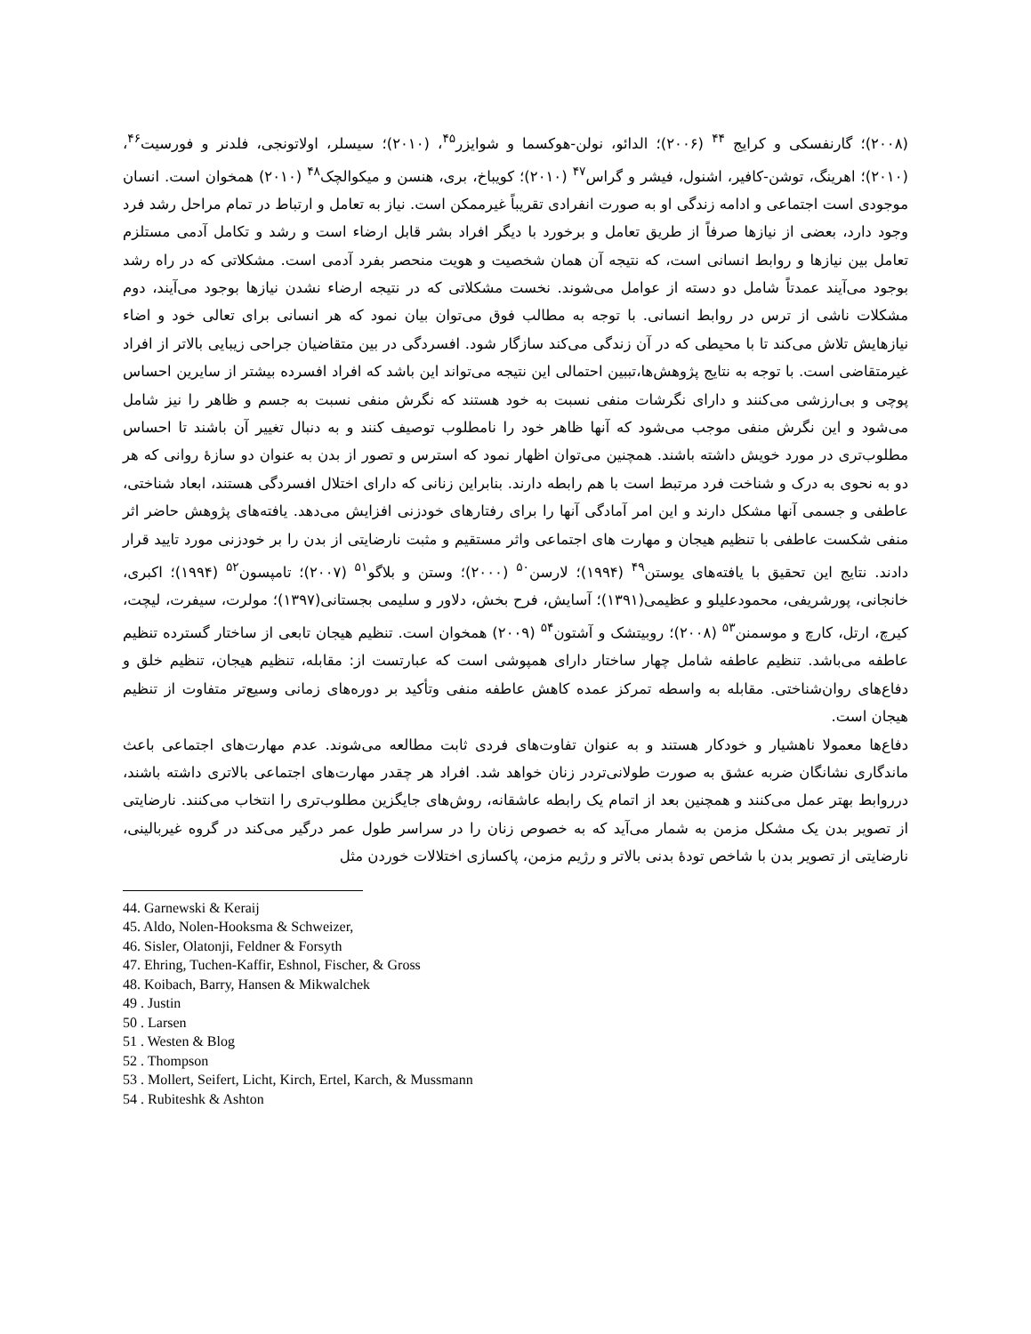(۲۰۰۸)؛ گارنفسکی و کرایج <sup>۴۴</sup> (۲۰۰۶)؛ الدائو، نولن-هوکسما و شوایزر<sup>۴۵</sup>، (۲۰۱۰)؛ سیسلر، اولاتونجی، فلدنر و فورسیت<sup>۴۶</sup>، (۲۰۱۰)؛ اهرینگ، توشن-کافیر، اشنول، فیشر و گراس<sup>۴۷</sup> (۲۰۱۰)؛ کویباخ، بری، هنسن و میکوالچک<sup>۴۸</sup> (۲۰۱۰) همخوان است. انسان موجودی است اجتماعی و ادامه زندگی او به صورت انفرادی تقریباً غیرممکن است. نیاز به تعامل و ارتباط در تمام مراحل رشد فرد وجود دارد، بعضی از نیازها صرفاً از طریق تعامل و برخورد با دیگر افراد بشر قابل ارضاء است و رشد و تکامل آدمی مستلزم تعامل بین نیازها و روابط انسانی است، که نتیجه آن همان شخصیت و هویت منحصر بفرد آدمی است. مشکلاتی که در راه رشد بوجود می‌آیند عمدتاً شامل دو دسته از عوامل می‌شوند. نخست مشکلاتی که در نتیجه ارضاء نشدن نیازها بوجود می‌آیند، دوم مشکلات ناشی از ترس در روابط انسانی. با توجه به مطالب فوق می‌توان بیان نمود که هر انسانی برای تعالی خود و اضاء نیازهایش تلاش می‌کند تا با محیطی که در آن زندگی می‌کند سازگار شود. افسردگی در بین متقاضیان جراحی زیبایی بالاتر از افراد غیرمتقاضی است. با توجه به نتایج پژوهش‌ها،تببین احتمالی این نتیجه می‌تواند این باشد که افراد افسرده بیشتر از سایرین احساس پوچی و بی‌ارزشی می‌کنند و دارای نگرشات منفی نسبت به خود هستند که نگرش منفی نسبت به جسم و ظاهر را نیز شامل می‌شود و این نگرش منفی موجب می‌شود که آنها ظاهر خود را نامطلوب توصیف کنند و به دنبال تغییر آن باشند تا احساس مطلوب‌تری در مورد خویش داشته باشند. همچنین می‌توان اظهار نمود که استرس و تصور از بدن به عنوان دو سازهٔ روانی که هر دو به نحوی به درک و شناخت فرد مرتبط است با هم رابطه دارند. بنابراین زنانی که دارای اختلال افسردگی هستند، ابعاد شناختی، عاطفی و جسمی آنها مشکل دارند و این امر آمادگی آنها را برای رفتارهای خودزنی افزایش می‌دهد. یافته‌های پژوهش حاضر اثر منفی شکست عاطفی با تنظیم هیجان و مهارت های اجتماعی واثر مستقیم و مثبت نارضایتی از بدن را بر خودزنی مورد تایید قرار دادند. نتایج این تحقیق با یافته‌های یوستن<sup>۴۹</sup> (۱۹۹۴)؛ لارسن<sup>۵۰</sup> (۲۰۰۰)؛ وستن و بلاگو<sup>۵۱</sup> (۲۰۰۷)؛ تامپسون<sup>۵۲</sup> (۱۹۹۴)؛ اکبری، خانجانی، پورشریفی، محمودعلیلو و عظیمی(۱۳۹۱)؛ آسایش، فرح بخش، دلاور و سلیمی بجستانی(۱۳۹۷)؛ مولرت، سیفرت، لیچت، کیرچ، ارتل، کارچ و موسمنن<sup>۵۳</sup> (۲۰۰۸)؛ روبیتشک و آشتون<sup>۵۴</sup> (۲۰۰۹) همخوان است. تنظیم هیجان تابعی از ساختار گسترده تنظیم عاطفه می‌باشد. تنظیم عاطفه شامل چهار ساختار دارای همپوشی است که عبارتست از: مقابله، تنظیم هیجان، تنظیم خلق و دفاع‌های روان‌شناختی. مقابله به واسطه تمرکز عمده کاهش عاطفه منفی وتأکید بر دوره‌های زمانی وسیع‌تر متفاوت از تنظیم هیجان است.
دفاع‌ها معمولا ناهشیار و خودکار هستند و به عنوان تفاوت‌های فردی ثابت مطالعه می‌شوند. عدم مهارت‌های اجتماعی باعث ماندگاری نشانگان ضربه عشق به صورت طولانی‌تردر زنان خواهد شد. افراد هر چقدر مهارت‌های اجتماعی بالاتری داشته باشند، درروابط بهتر عمل می‌کنند و همچنین بعد از اتمام یک رابطه عاشقانه، روش‌های جایگزین مطلوب‌تری را انتخاب می‌کنند. نارضایتی از تصویر بدن یک مشکل مزمن به شمار می‌آید که به خصوص زنان را در سراسر طول عمر درگیر می‌کند در گروه غیربالینی، نارضایتی از تصویر بدن با شاخص تودهٔ بدنی بالاتر و رژیم مزمن، پاکسازی اختلالات خوردن مثل
44. Garnewski & Keraij
45. Aldo, Nolen-Hooksma & Schweizer,
46. Sisler, Olatonji, Feldner & Forsyth
47. Ehring, Tuchen-Kaffir, Eshnol, Fischer, & Gross
48. Koibach, Barry, Hansen & Mikwalchek
49 . Justin
50 . Larsen
51 . Westen & Blog
52 . Thompson
53 . Mollert, Seifert, Licht, Kirch, Ertel, Karch, & Mussmann
54 . Rubiteshk & Ashton